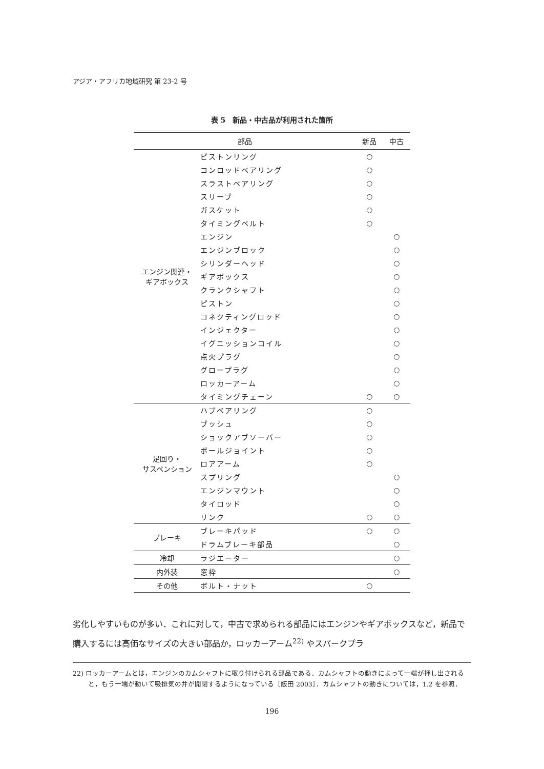アジア・アフリカ地域研究 第 23-2 号
表 5　新品・中古品が利用された箇所
| 部品 | | 新品 | 中古 |
| --- | --- | --- | --- |
| エンジン関連・ ギアボックス | ピストンリング | ○ | |
| | コンロッドベアリング | ○ | |
| | スラストベアリング | ○ | |
| | スリーブ | ○ | |
| | ガスケット | ○ | |
| | タイミングベルト | ○ | |
| | エンジン | | ○ |
| | エンジンブロック | | ○ |
| | シリンダーヘッド | | ○ |
| | ギアボックス | | ○ |
| | クランクシャフト | | ○ |
| | ピストン | | ○ |
| | コネクティングロッド | | ○ |
| | インジェクター | | ○ |
| | イグニッションコイル | | ○ |
| | 点火プラグ | | ○ |
| | グロープラグ | | ○ |
| | ロッカーアーム | | ○ |
| | タイミングチェーン | ○ | ○ |
| 足回り・ サスペンション | ハブベアリング | ○ | |
| | ブッシュ | ○ | |
| | ショックアブソーバー | ○ | |
| | ボールジョイント | ○ | |
| | ロアアーム | ○ | |
| | スプリング | | ○ |
| | エンジンマウント | | ○ |
| | タイロッド | | ○ |
| | リンク | ○ | ○ |
| ブレーキ | ブレーキパッド | ○ | ○ |
| | ドラムブレーキ部品 | | ○ |
| 冷却 | ラジエーター | | ○ |
| 内外装 | 窓枠 | | ○ |
| その他 | ボルト・ナット | ○ | |
劣化しやすいものが多い．これに対して，中古で求められる部品にはエンジンやギアボックスなど，新品で購入するには高価なサイズの大きい部品か，ロッカーアーム<sup>22)</sup> やスパークプラ
22) ロッカーアームとは，エンジンのカムシャフトに取り付けられる部品である．カムシャフトの動きによって一端が押し出されると，もう一端が動いて吸排気の弁が開閉するようになっている［飯田 2003］．カムシャフトの動きについては，1.2 を参照．
196